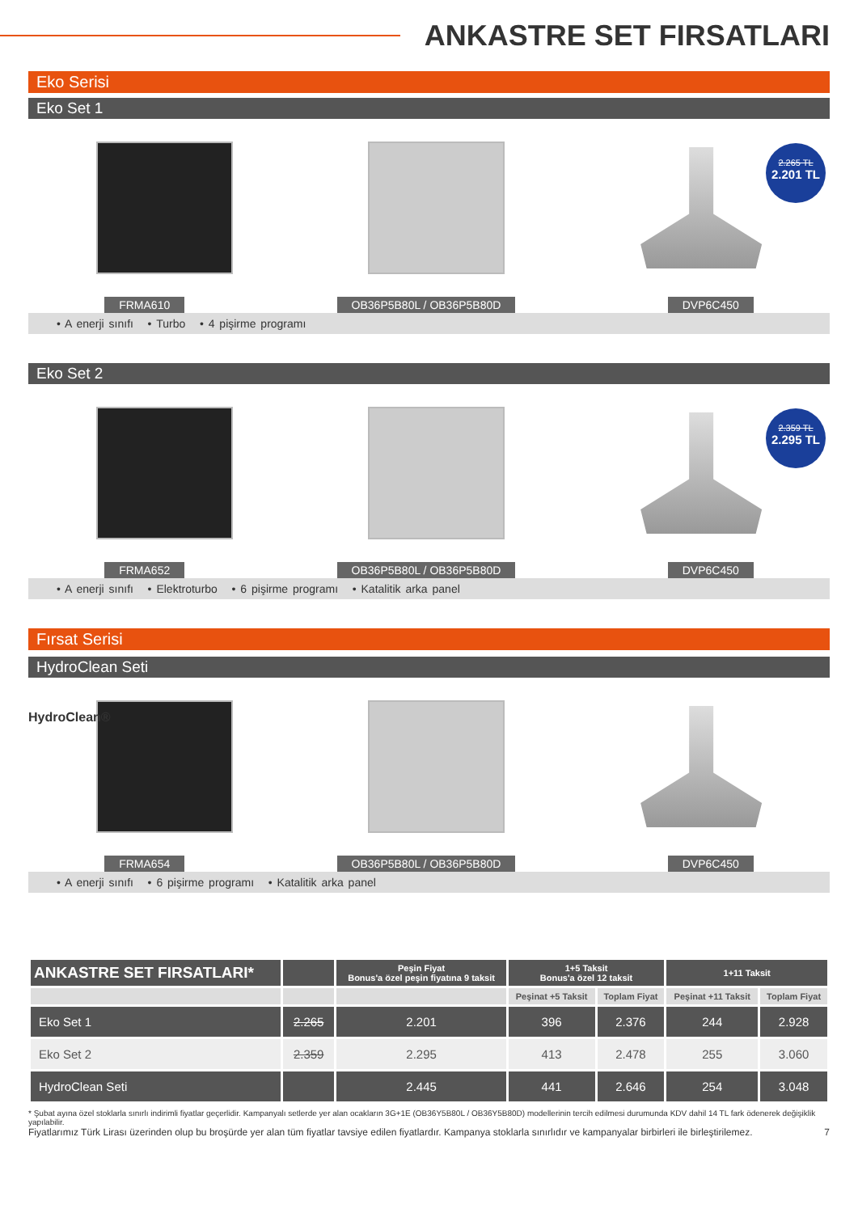ANKASTRE SET FIRSATLARI
Eko Serisi
Eko Set 1
2.265 TL
2.201 TL
FRMA610 OB36P5B80L / OB36P5B80D DVP6C450
• A enerji sınıfı • Turbo • 4 pişirme programı
Eko Set 2
2.359 TL
2.295 TL
FRMA652 OB36P5B80L / OB36P5B80D DVP6C450
• A enerji sınıfı • Elektroturbo • 6 pişirme programı • Katalitik arka panel
Fırsat Serisi
HydroClean Seti
HydroClean®
FRMA654 OB36P5B80L / OB36P5B80D DVP6C450
• A enerji sınıfı • 6 pişirme programı • Katalitik arka panel
| ANKASTRE SET FIRSATLARI* | | Peşin Fiyat Bonus'a özel peşin fiyatına 9 taksit | 1+5 Taksit Bonus'a özel 12 taksit | | 1+11 Taksit | |
| --- | --- | --- | --- | --- | --- | --- |
| | | | Peşinat +5 Taksit | Toplam Fiyat | Peşinat +11 Taksit | Toplam Fiyat |
| Eko Set 1 | 2.265 | 2.201 | 396 | 2.376 | 244 | 2.928 |
| Eko Set 2 | 2.359 | 2.295 | 413 | 2.478 | 255 | 3.060 |
| HydroClean Seti | | 2.445 | 441 | 2.646 | 254 | 3.048 |
* Şubat ayına özel stoklarla sınırlı indirimli fiyatlar geçerlidir. Kampanyalı setlerde yer alan ocakların 3G+1E (OB36Y5B80L / OB36Y5B80D) modellerinin tercih edilmesi durumunda KDV dahil 14 TL fark ödenerek değişiklik yapılabilir.
Fiyatlarımız Türk Lirası üzerinden olup bu broşürde yer alan tüm fiyatlar tavsiye edilen fiyatlardır. Kampanya stoklarla sınırlıdır ve kampanyalar birbirleri ile birleştirilemez. 7